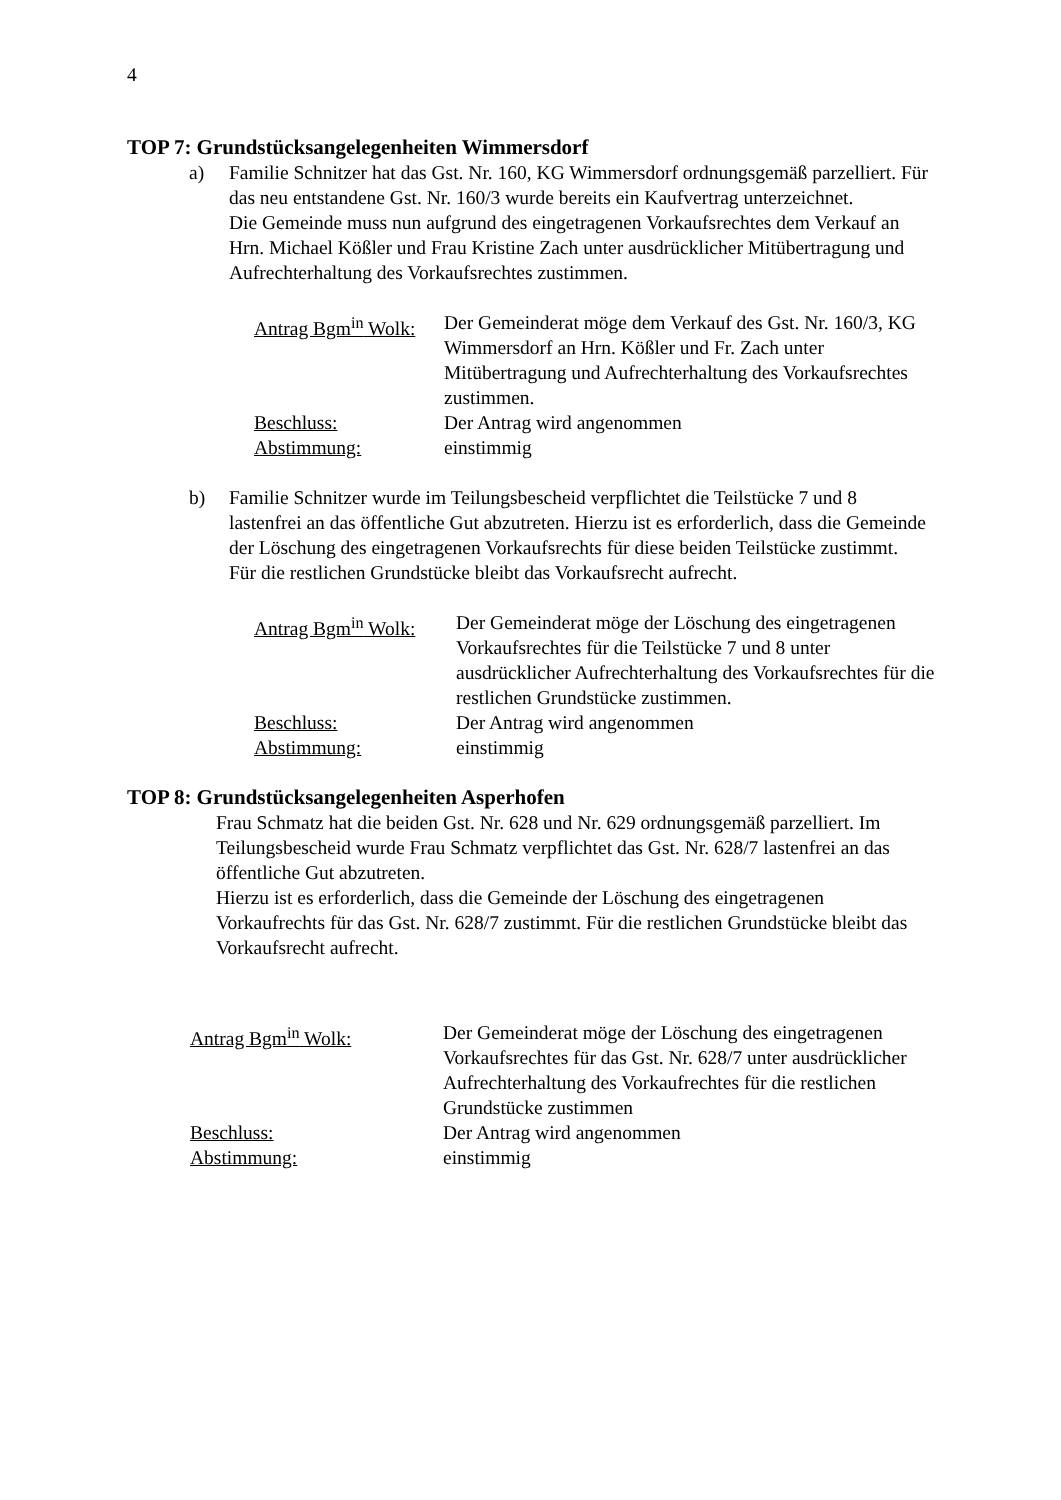4
TOP 7: Grundstücksangelegenheiten Wimmersdorf
a) Familie Schnitzer hat das Gst. Nr. 160, KG Wimmersdorf ordnungsgemäß parzelliert. Für das neu entstandene Gst. Nr. 160/3 wurde bereits ein Kaufvertrag unterzeichnet.
Die Gemeinde muss nun aufgrund des eingetragenen Vorkaufsrechtes dem Verkauf an Hrn. Michael Kößler und Frau Kristine Zach unter ausdrücklicher Mitübertragung und Aufrechterhaltung des Vorkaufsrechtes zustimmen.
| Antrag Bgm<sup>in</sup> Wolk: | Der Gemeinderat möge dem Verkauf des Gst. Nr. 160/3, KG Wimmersdorf an Hrn. Kößler und Fr. Zach unter Mitübertragung und Aufrechterhaltung des Vorkaufsrechtes zustimmen. |
| Beschluss: | Der Antrag wird angenommen |
| Abstimmung: | einstimmig |
b) Familie Schnitzer wurde im Teilungsbescheid verpflichtet die Teilstücke 7 und 8 lastenfrei an das öffentliche Gut abzutreten. Hierzu ist es erforderlich, dass die Gemeinde der Löschung des eingetragenen Vorkaufsrechts für diese beiden Teilstücke zustimmt. Für die restlichen Grundstücke bleibt das Vorkaufsrecht aufrecht.
| Antrag Bgm<sup>in</sup> Wolk: | Der Gemeinderat möge der Löschung des eingetragenen Vorkaufsrechtes für die Teilstücke 7 und 8 unter ausdrücklicher Aufrechterhaltung des Vorkaufsrechtes für die restlichen Grundstücke zustimmen. |
| Beschluss: | Der Antrag wird angenommen |
| Abstimmung: | einstimmig |
TOP 8: Grundstücksangelegenheiten Asperhofen
Frau Schmatz hat die beiden Gst. Nr. 628 und Nr. 629 ordnungsgemäß parzelliert. Im Teilungsbescheid wurde Frau Schmatz verpflichtet das Gst. Nr. 628/7 lastenfrei an das öffentliche Gut abzutreten.
Hierzu ist es erforderlich, dass die Gemeinde der Löschung des eingetragenen Vorkaufrechts für das Gst. Nr. 628/7 zustimmt. Für die restlichen Grundstücke bleibt das Vorkaufsrecht aufrecht.
| Antrag Bgm<sup>in</sup> Wolk: | Der Gemeinderat möge der Löschung des eingetragenen Vorkaufsrechtes für das Gst. Nr. 628/7 unter ausdrücklicher Aufrechterhaltung des Vorkaufrechtes für die restlichen Grundstücke zustimmen |
| Beschluss: | Der Antrag wird angenommen |
| Abstimmung: | einstimmig |